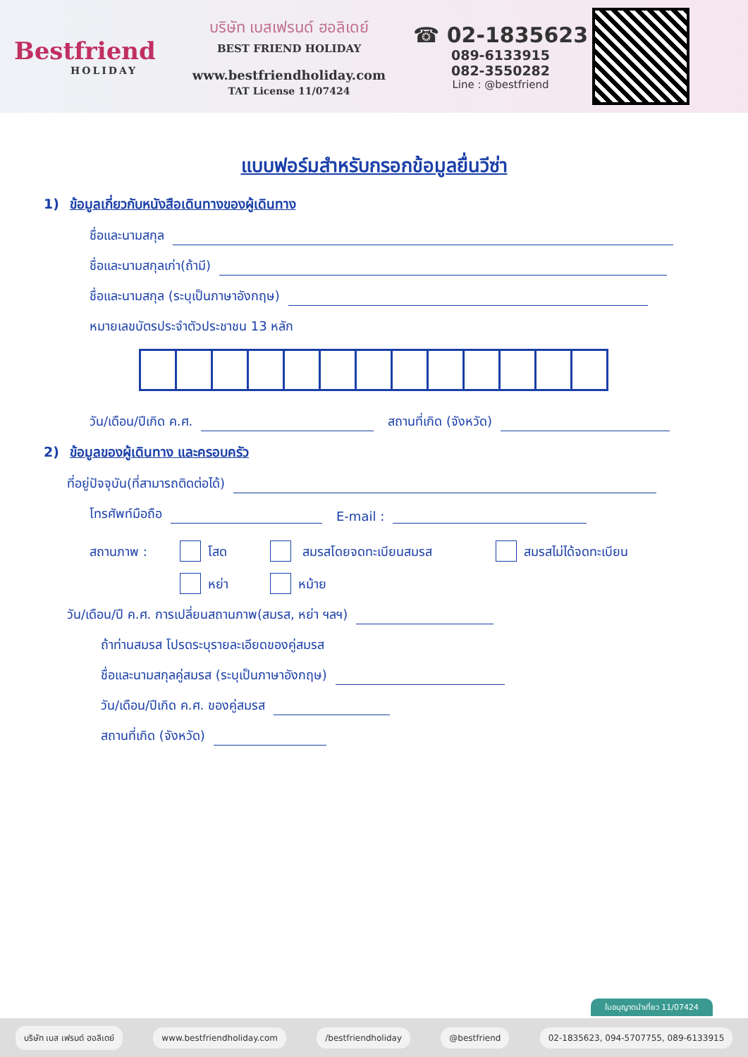Bestfriend
HOLIDAY
บริษัท เบสเฟรนด์ ฮอลิเดย์
BEST FRIEND HOLIDAY
www.bestfriendholiday.com
TAT License 11/07424
☎ 02-1835623
089-6133915
082-3550282
Line : @bestfriend
แบบฟอร์มสำหรับกรอกข้อมูลยื่นวีซ่า
1) ข้อมูลเกี่ยวกับหนังสือเดินทางของผู้เดินทาง
ชื่อและนามสกุล
ชื่อและนามสกุลเก่า(ถ้ามี)
ชื่อและนามสกุล (ระบุเป็นภาษาอังกฤษ)
หมายเลขบัตรประจำตัวประชาชน 13 หลัก
วัน/เดือน/ปีเกิด ค.ศ. สถานที่เกิด (จังหวัด)
2) ข้อมูลของผู้เดินทาง และครอบครัว
ที่อยู่ปัจจุบัน(ที่สามารถติดต่อได้)
โทรศัพท์มือถือ E-mail :
สถานภาพ : โสด สมรสโดยจดทะเบียนสมรส สมรสไม่ได้จดทะเบียน
หย่า หม้าย
วัน/เดือน/ปี ค.ศ. การเปลี่ยนสถานภาพ(สมรส, หย่า ฯลฯ)
ถ้าท่านสมรส โปรดระบุรายละเอียดของคู่สมรส
ชื่อและนามสกุลคู่สมรส (ระบุเป็นภาษาอังกฤษ)
วัน/เดือน/ปีเกิด ค.ศ. ของคู่สมรส
สถานที่เกิด (จังหวัด)
ใบอนุญาตนำเที่ยว 11/07424
บริษัท เบส เฟรนด์ ฮอลิเดย์ www.bestfriendholiday.com /bestfriendholiday @bestfriend 02-1835623, 094-5707755, 089-6133915